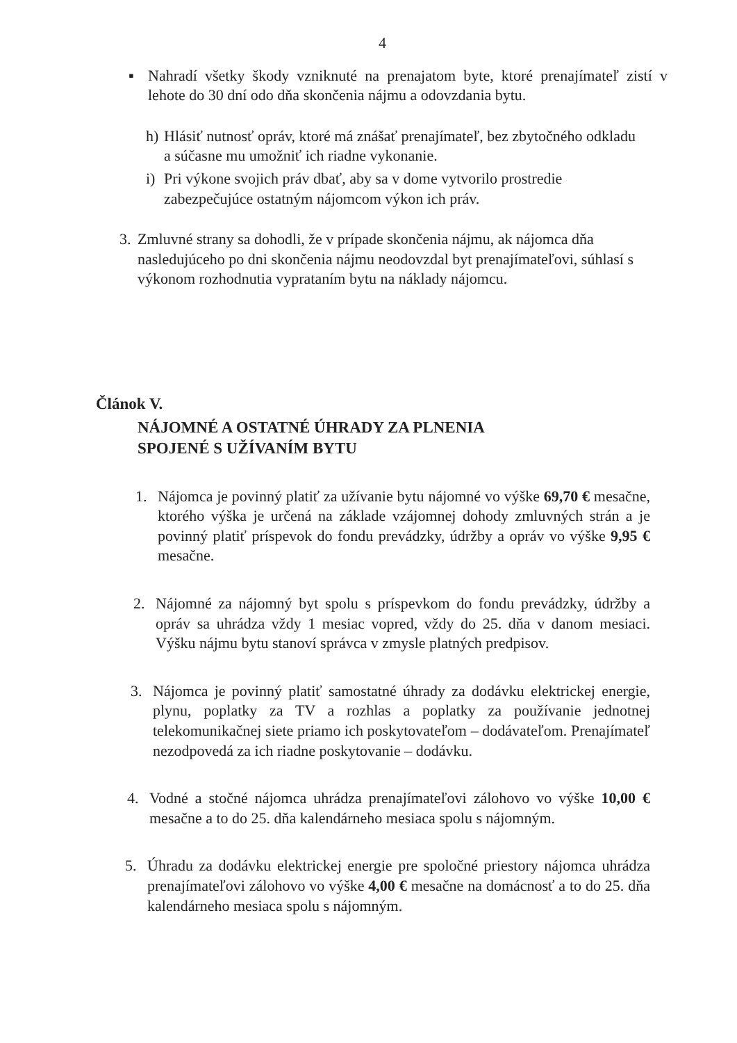4
▪
Nahradí všetky škody vzniknuté na prenajatom byte, ktoré prenajímateľ zistí v lehote do 30 dní odo dňa skončenia nájmu a odovzdania bytu.
h)
Hlásiť nutnosť opráv, ktoré má znášať prenajímateľ, bez zbytočného odkladu a súčasne mu umožniť ich riadne vykonanie.
i)
Pri výkone svojich práv dbať, aby sa v dome vytvorilo prostredie zabezpečujúce ostatným nájomcom výkon ich práv.
3.
Zmluvné strany sa dohodli, že v prípade skončenia nájmu, ak nájomca dňa nasledujúceho po dni skončenia nájmu neodovzdal byt prenajímateľovi, súhlasí s výkonom rozhodnutia vyprataním bytu na náklady nájomcu.
Článok V.
NÁJOMNÉ A OSTATNÉ ÚHRADY ZA PLNENIA
SPOJENÉ S UŽÍVANÍM BYTU
1.
Nájomca je povinný platiť za užívanie bytu nájomné vo výške 69,70 € mesačne, ktorého výška je určená na základe vzájomnej dohody zmluvných strán a je povinný platiť príspevok do fondu prevádzky, údržby a opráv vo výške 9,95 € mesačne.
2.
Nájomné za nájomný byt spolu s príspevkom do fondu prevádzky, údržby a opráv sa uhrádza vždy 1 mesiac vopred, vždy do 25. dňa v danom mesiaci. Výšku nájmu bytu stanoví správca v zmysle platných predpisov.
3.
Nájomca je povinný platiť samostatné úhrady za dodávku elektrickej energie, plynu, poplatky za TV a rozhlas a poplatky za používanie jednotnej telekomunikačnej siete priamo ich poskytovateľom – dodávateľom. Prenajímateľ nezodpovedá za ich riadne poskytovanie – dodávku.
4.
Vodné a stočné nájomca uhrádza prenajímateľovi zálohovo vo výške 10,00 € mesačne a to do 25. dňa kalendárneho mesiaca spolu s nájomným.
5.
Úhradu za dodávku elektrickej energie pre spoločné priestory nájomca uhrádza prenajímateľovi zálohovo vo výške 4,00 € mesačne na domácnosť a to do 25. dňa kalendárneho mesiaca spolu s nájomným.